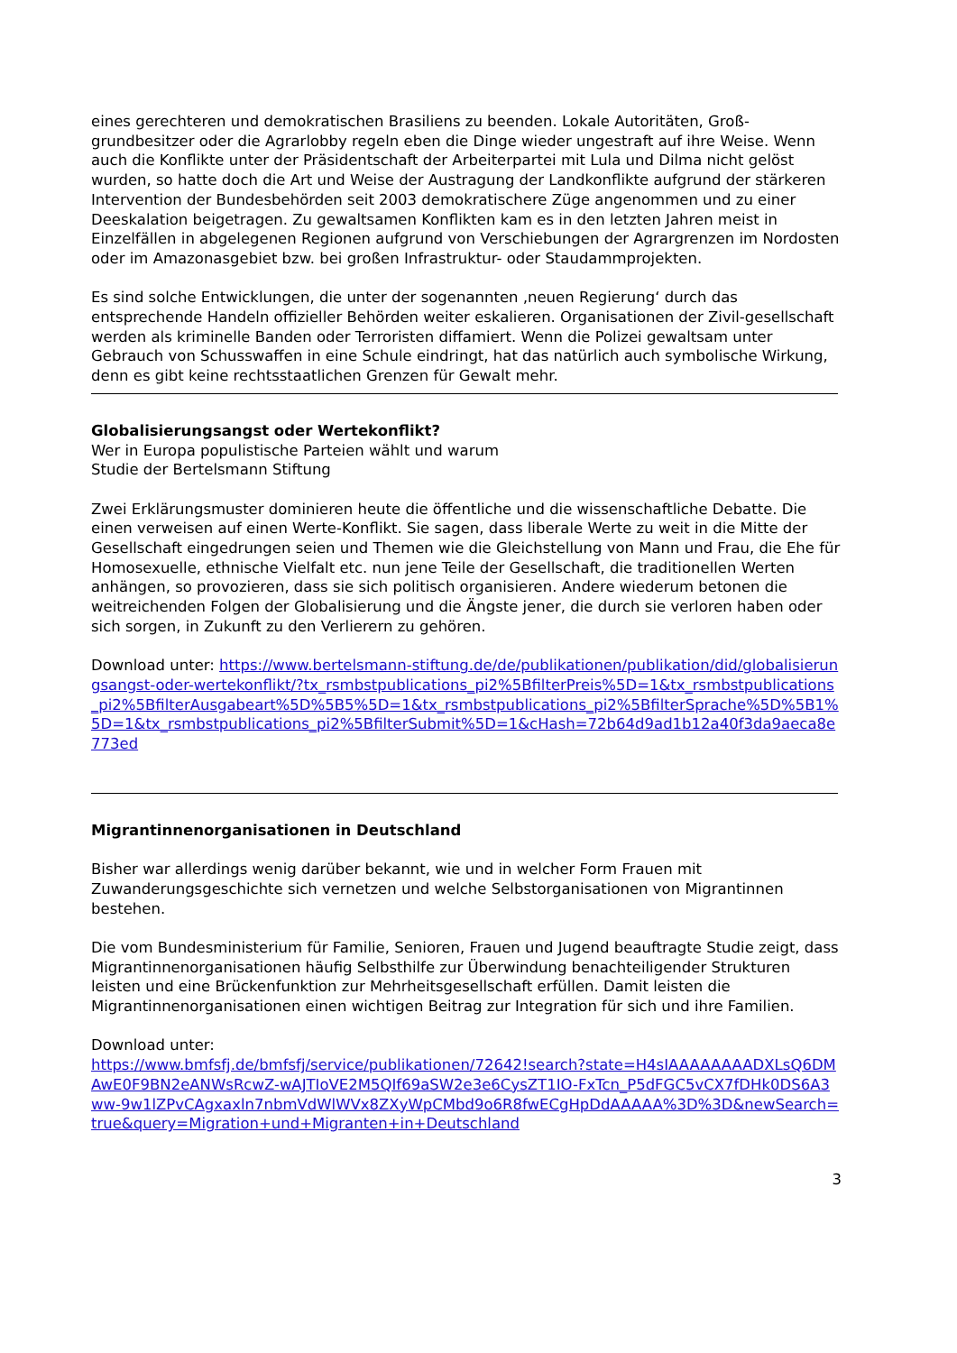eines gerechteren und demokratischen Brasiliens zu beenden. Lokale Autoritäten, Groß-grundbesitzer oder die Agrarlobby regeln eben die Dinge wieder ungestraft auf ihre Weise. Wenn auch die Konflikte unter der Präsidentschaft der Arbeiterpartei mit Lula und Dilma nicht gelöst wurden, so hatte doch die Art und Weise der Austragung der Landkonflikte aufgrund der stärkeren Intervention der Bundesbehörden seit 2003 demokratischere Züge angenommen und zu einer Deeskalation beigetragen. Zu gewaltsamen Konflikten kam es in den letzten Jahren meist in Einzelfällen in abgelegenen Regionen aufgrund von Verschiebungen der Agrargrenzen im Nordosten oder im Amazonasgebiet bzw. bei großen Infrastruktur- oder Staudammprojekten.
Es sind solche Entwicklungen, die unter der sogenannten ‚neuen Regierung‘ durch das entsprechende Handeln offizieller Behörden weiter eskalieren. Organisationen der Zivil-gesellschaft werden als kriminelle Banden oder Terroristen diffamiert. Wenn die Polizei gewaltsam unter Gebrauch von Schusswaffen in eine Schule eindringt, hat das natürlich auch symbolische Wirkung, denn es gibt keine rechtsstaatlichen Grenzen für Gewalt mehr.
Globalisierungsangst oder Wertekonflikt?
Wer in Europa populistische Parteien wählt und warum
Studie der Bertelsmann Stiftung
Zwei Erklärungsmuster dominieren heute die öffentliche und die wissenschaftliche Debatte. Die einen verweisen auf einen Werte-Konflikt. Sie sagen, dass liberale Werte zu weit in die Mitte der Gesellschaft eingedrungen seien und Themen wie die Gleichstellung von Mann und Frau, die Ehe für Homosexuelle, ethnische Vielfalt etc. nun jene Teile der Gesellschaft, die traditionellen Werten anhängen, so provozieren, dass sie sich politisch organisieren. Andere wiederum betonen die weitreichenden Folgen der Globalisierung und die Ängste jener, die durch sie verloren haben oder sich sorgen, in Zukunft zu den Verlierern zu gehören.
Download unter: https://www.bertelsmann-stiftung.de/de/publikationen/publikation/did/globalisierungsangst-oder-wertekonflikt/?tx_rsmbstpublications_pi2%5BfilterPreis%5D=1&tx_rsmbstpublications_pi2%5BfilterAusgabeart%5D%5B5%5D=1&tx_rsmbstpublications_pi2%5BfilterSprache%5D%5B1%5D=1&tx_rsmbstpublications_pi2%5BfilterSubmit%5D=1&cHash=72b64d9ad1b12a40f3da9aeca8e773ed
Migrantinnenorganisationen in Deutschland
Bisher war allerdings wenig darüber bekannt, wie und in welcher Form Frauen mit Zuwanderungsgeschichte sich vernetzen und welche Selbstorganisationen von Migrantinnen bestehen.
Die vom Bundesministerium für Familie, Senioren, Frauen und Jugend beauftragte Studie zeigt, dass Migrantinnenorganisationen häufig Selbsthilfe zur Überwindung benachteiligender Strukturen leisten und eine Brückenfunktion zur Mehrheitsgesellschaft erfüllen. Damit leisten die Migrantinnenorganisationen einen wichtigen Beitrag zur Integration für sich und ihre Familien.
Download unter:
https://www.bmfsfj.de/bmfsfj/service/publikationen/72642!search?state=H4sIAAAAAAAADXLsQ6DMAwE0F9BN2eANWsRcwZ-wAJTIoVE2M5QIf69aSW2e3e6CysZT1IO-FxTcn_P5dFGC5vCX7fDHk0DS6A3ww-9w1lZPvCAgxaxln7nbmVdWlWVx8ZXyWpCMbd9o6R8fwECgHpDdAAAAA%3D%3D&newSearch=true&query=Migration+und+Migranten+in+Deutschland
3